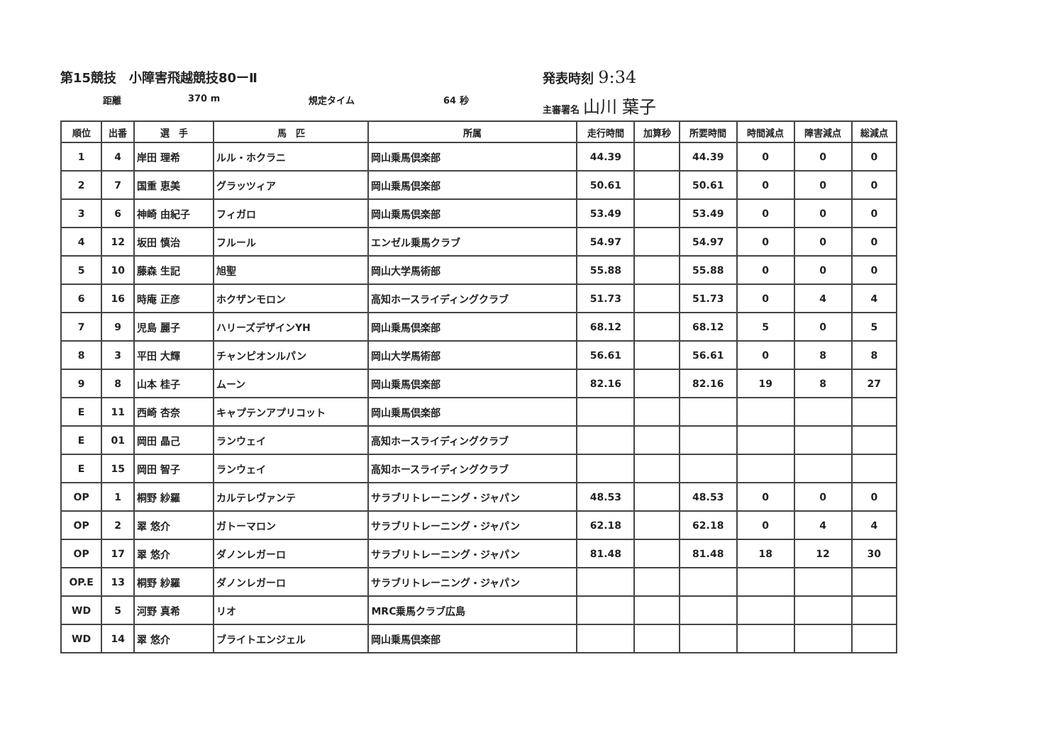第15競技　小障害飛越競技80ーⅡ 発表時刻 9:34
距離 370 m 規定タイム 64 秒 主審署名 山川 葉子
| 順位 | 出番 | 選 手 | 馬 匹 | 所属 | 走行時間 | 加算秒 | 所要時間 | 時間減点 | 障害減点 | 総減点 |
| --- | --- | --- | --- | --- | --- | --- | --- | --- | --- | --- |
| 1 | 4 | 岸田 理希 | ルル・ホクラニ | 岡山乗馬倶楽部 | 44.39 | | 44.39 | 0 | 0 | 0 |
| 2 | 7 | 国重 恵美 | グラッツィア | 岡山乗馬倶楽部 | 50.61 | | 50.61 | 0 | 0 | 0 |
| 3 | 6 | 神崎 由紀子 | フィガロ | 岡山乗馬倶楽部 | 53.49 | | 53.49 | 0 | 0 | 0 |
| 4 | 12 | 坂田 慎治 | フルール | エンゼル乗馬クラブ | 54.97 | | 54.97 | 0 | 0 | 0 |
| 5 | 10 | 藤森 生記 | 旭聖 | 岡山大学馬術部 | 55.88 | | 55.88 | 0 | 0 | 0 |
| 6 | 16 | 時庵 正彦 | ホクザンモロン | 高知ホースライディングクラブ | 51.73 | | 51.73 | 0 | 4 | 4 |
| 7 | 9 | 児島 麗子 | ハリーズデザインYH | 岡山乗馬倶楽部 | 68.12 | | 68.12 | 5 | 0 | 5 |
| 8 | 3 | 平田 大輝 | チャンピオンルパン | 岡山大学馬術部 | 56.61 | | 56.61 | 0 | 8 | 8 |
| 9 | 8 | 山本 桂子 | ムーン | 岡山乗馬倶楽部 | 82.16 | | 82.16 | 19 | 8 | 27 |
| E | 11 | 西崎 杏奈 | キャプテンアプリコット | 岡山乗馬倶楽部 | | | | | | |
| E | 01 | 岡田 晶己 | ランウェイ | 高知ホースライディングクラブ | | | | | | |
| E | 15 | 岡田 智子 | ランウェイ | 高知ホースライディングクラブ | | | | | | |
| OP | 1 | 桐野 紗羅 | カルテレヴァンテ | サラブリトレーニング・ジャパン | 48.53 | | 48.53 | 0 | 0 | 0 |
| OP | 2 | 翠 悠介 | ガトーマロン | サラブリトレーニング・ジャパン | 62.18 | | 62.18 | 0 | 4 | 4 |
| OP | 17 | 翠 悠介 | ダノンレガーロ | サラブリトレーニング・ジャパン | 81.48 | | 81.48 | 18 | 12 | 30 |
| OP.E | 13 | 桐野 紗羅 | ダノンレガーロ | サラブリトレーニング・ジャパン | | | | | | |
| WD | 5 | 河野 真希 | リオ | MRC乗馬クラブ広島 | | | | | | |
| WD | 14 | 翠 悠介 | ブライトエンジェル | 岡山乗馬倶楽部 | | | | | | |